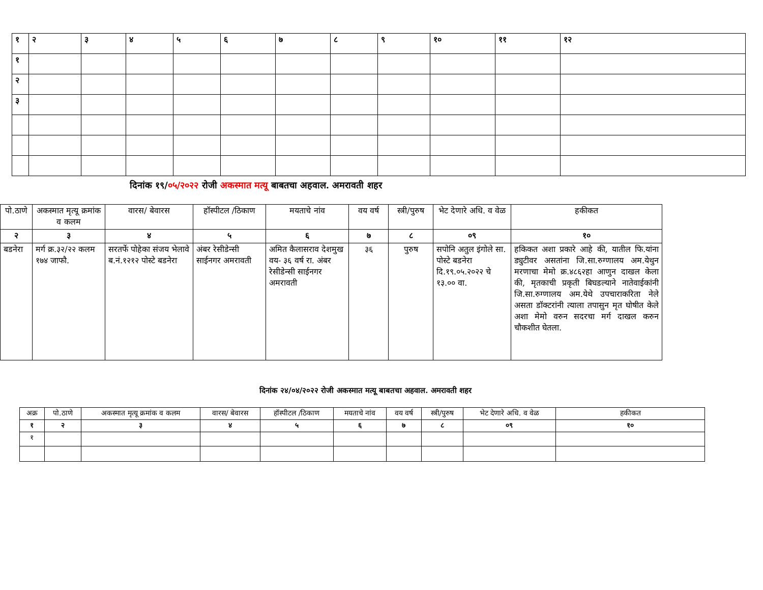| १ | २ | ३ | ४ | ५ | ६ | ७ | ८ | ९ | १० | ११ | १२ |
| १ | | | | | | | | | | | |
| २ | | | | | | | | | | | |
| ३ | | | | | | | | | | | |
दिनांक १९/०५/२०२२ रोजी अकस्मात मत्यू बाबतचा अहवाल. अमरावती शहर
| पो.ठाणे | अकस्मात मृत्यू क्रमांक व कलम | वारस/ बेवारस | हॉस्पीटल /ठिकाण | मयताचे नांव | वय वर्ष | स्त्री/पुरुष | भेट देणारे अधि. व वेळ | हकीकत |
| --- | --- | --- | --- | --- | --- | --- | --- | --- |
| २ | ३ | ४ | ५ | ६ | ७ | ८ | ०९ | १० |
| बडनेरा | मर्ग क्र.३२/२२ कलम १७४ जाफौ. | सरतर्फे पोहेका संजय भेलावे ब.नं.१२१२ पोस्टे बडनेरा | अंबर रेसीडेन्सी साईनगर अमरावती | अमित कैलासराव देशमुख वय- ३६ वर्ष रा. अंबर रेसीडेन्सी साईनगर अमरावती | ३६ | पुरुष | सपोनि अतुल इंगोले सा. पोस्टे बडनेरा दि.१९.०५.२०२२ चे १३.०० वा. | हकिकत अशा प्रकारे आहे की, यातील फि.यांना ड्युटीवर असतांना जि.सा.रुग्णालय अम.येथुन मरणाचा मेमो क्र.४८६२हा आणुन दाखल केला की, मृतकाची प्रकृती बिघडल्याने नातेवाईकांनी जि.सा.रुग्णालय अम.येथे उपचाराकरिता नेले असता डॉक्टरांनी त्याला तपासुन मृत घोषीत केले अशा मेमो वरुन सदरचा मर्ग दाखल करुन चौकशीत घेतला. |
दिनांक २४/०४/२०२२ रोजी अकस्मात मत्यू बाबतचा अहवाल. अमरावती शहर
| अक्र | पो.ठाणे | अकस्मात मृत्यू क्रमांक व कलम | वारस/ बेवारस | हॉस्पीटल /ठिकाण | मयताचे नांव | वय वर्ष | स्त्री/पुरुष | भेट देणारे अधि. व वेळ | हकीकत |
| --- | --- | --- | --- | --- | --- | --- | --- | --- | --- |
| १ | २ | ३ | ४ | ५ | ६ | ७ | ८ | ०९ | १० |
| १ | | | | | | | | | |